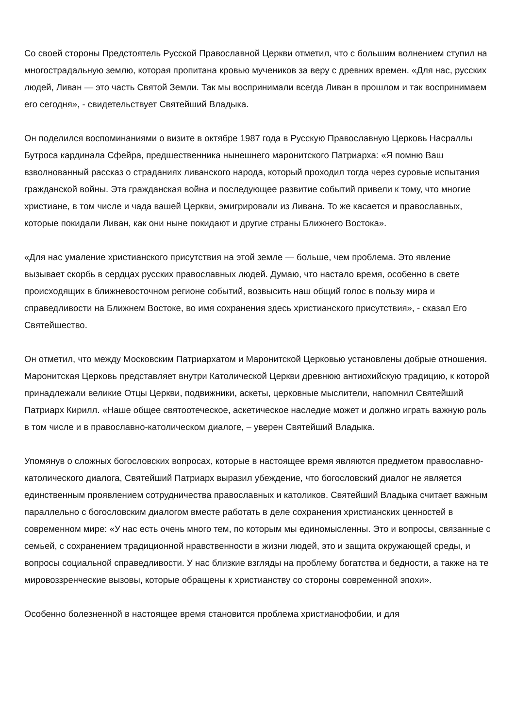Со своей стороны Предстоятель Русской Православной Церкви отметил, что с большим волнением ступил на многострадальную землю, которая пропитана кровью мучеников за веру с древних времен. «Для нас, русских людей, Ливан — это часть Святой Земли. Так мы воспринимали всегда Ливан в прошлом и так воспринимаем его сегодня», - свидетельствует Святейший Владыка.
Он поделился воспоминаниями о визите в октябре 1987 года в Русскую Православную Церковь Насраллы Бутроса кардинала Сфейра, предшественника нынешнего маронитского Патриарха: «Я помню Ваш взволнованный рассказ о страданиях ливанского народа, который проходил тогда через суровые испытания гражданской войны. Эта гражданская война и последующее развитие событий привели к тому, что многие христиане, в том числе и чада вашей Церкви, эмигрировали из Ливана. То же касается и православных, которые покидали Ливан, как они ныне покидают и другие страны Ближнего Востока».
«Для нас умаление христианского присутствия на этой земле — больше, чем проблема. Это явление вызывает скорбь в сердцах русских православных людей. Думаю, что настало время, особенно в свете происходящих в ближневосточном регионе событий, возвысить наш общий голос в пользу мира и справедливости на Ближнем Востоке, во имя сохранения здесь христианского присутствия», - сказал Его Святейшество.
Он отметил, что между Московским Патриархатом и Маронитской Церковью установлены добрые отношения. Маронитская Церковь представляет внутри Католической Церкви древнюю антиохийскую традицию, к которой принадлежали великие Отцы Церкви, подвижники, аскеты, церковные мыслители, напомнил Святейший Патриарх Кирилл. «Наше общее святоотеческое, аскетическое наследие может и должно играть важную роль в том числе и в православно-католическом диалоге, – уверен Святейший Владыка.
Упомянув о сложных богословских вопросах, которые в настоящее время являются предметом православно-католического диалога, Святейший Патриарх выразил убеждение, что богословский диалог не является единственным проявлением сотрудничества православных и католиков. Святейший Владыка считает важным параллельно с богословским диалогом вместе работать в деле сохранения христианских ценностей в современном мире: «У нас есть очень много тем, по которым мы единомысленны. Это и вопросы, связанные с семьей, с сохранением традиционной нравственности в жизни людей, это и защита окружающей среды, и вопросы социальной справедливости. У нас близкие взгляды на проблему богатства и бедности, а также на те мировоззренческие вызовы, которые обращены к христианству со стороны современной эпохи».
Особенно болезненной в настоящее время становится проблема христианофобии, и для